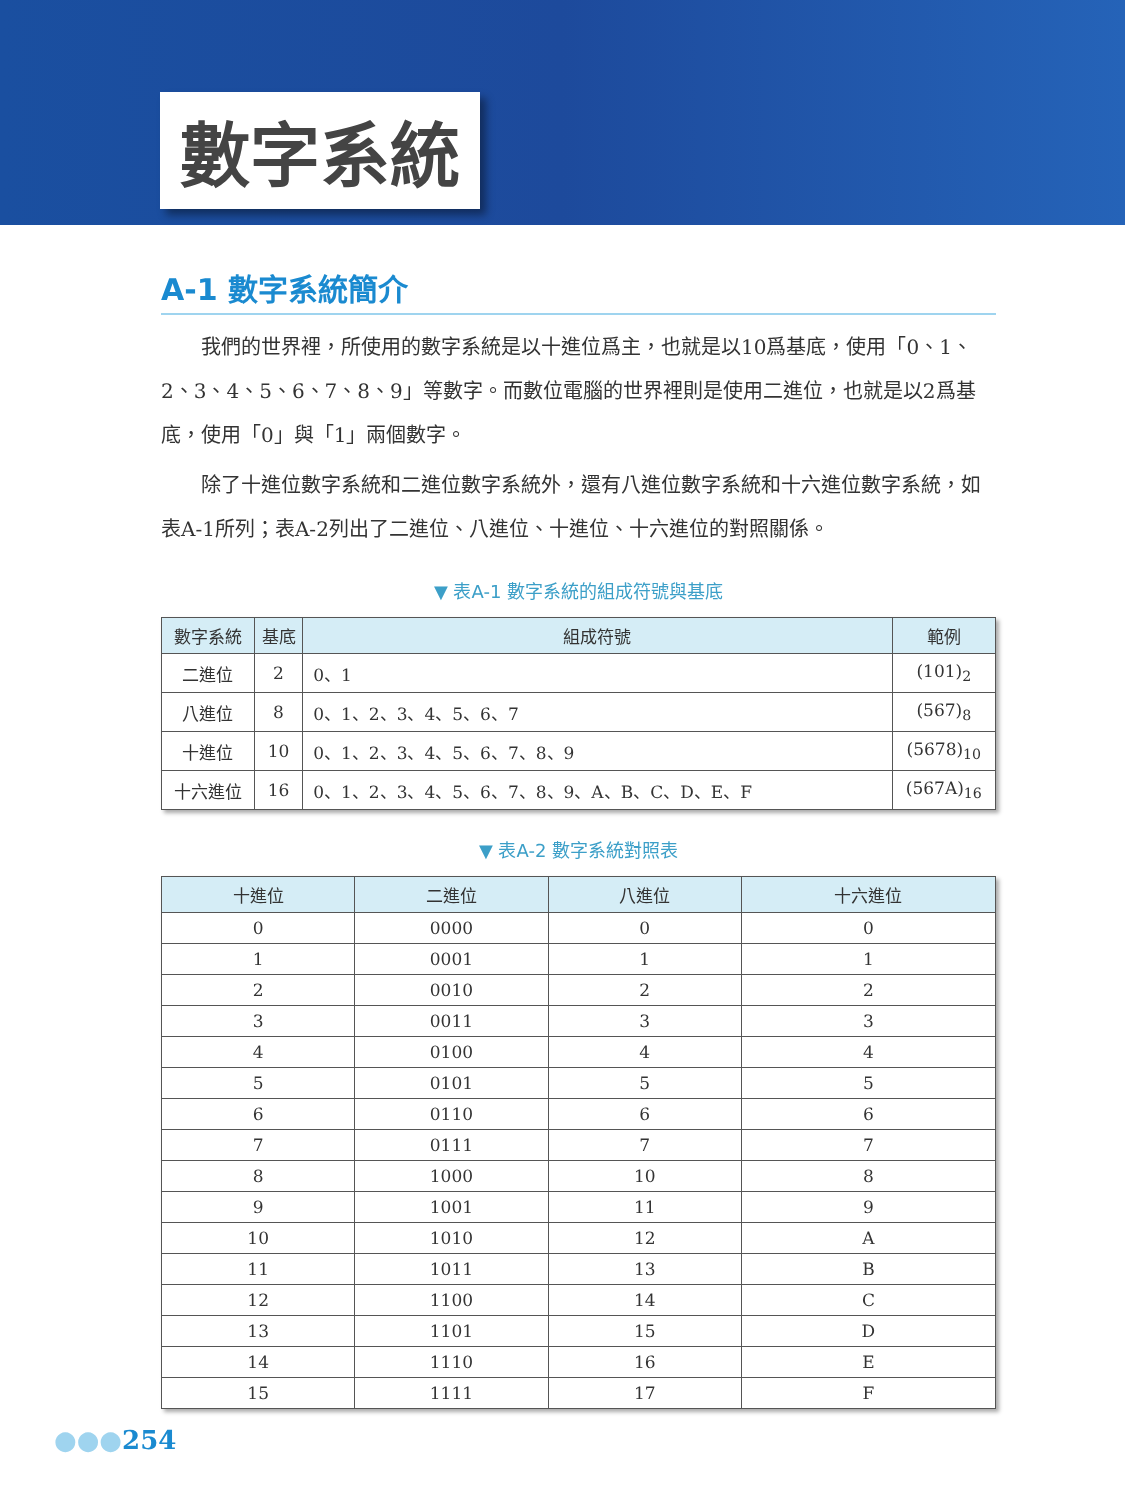數字系統
A-1 數字系統簡介
我們的世界裡，所使用的數字系統是以十進位爲主，也就是以10爲基底，使用「0、1、2、3、4、5、6、7、8、9」等數字。而數位電腦的世界裡則是使用二進位，也就是以2爲基底，使用「0」與「1」兩個數字。
除了十進位數字系統和二進位數字系統外，還有八進位數字系統和十六進位數字系統，如表A-1所列；表A-2列出了二進位、八進位、十進位、十六進位的對照關係。
▼ 表A-1 數字系統的組成符號與基底
| 數字系統 | 基底 | 組成符號 | 範例 |
| --- | --- | --- | --- |
| 二進位 | 2 | 0、1 | (101)<sub>2</sub> |
| 八進位 | 8 | 0、1、2、3、4、5、6、7 | (567)<sub>8</sub> |
| 十進位 | 10 | 0、1、2、3、4、5、6、7、8、9 | (5678)<sub>10</sub> |
| 十六進位 | 16 | 0、1、2、3、4、5、6、7、8、9、A、B、C、D、E、F | (567A)<sub>16</sub> |
▼ 表A-2 數字系統對照表
| 十進位 | 二進位 | 八進位 | 十六進位 |
| --- | --- | --- | --- |
| 0 | 0000 | 0 | 0 |
| 1 | 0001 | 1 | 1 |
| 2 | 0010 | 2 | 2 |
| 3 | 0011 | 3 | 3 |
| 4 | 0100 | 4 | 4 |
| 5 | 0101 | 5 | 5 |
| 6 | 0110 | 6 | 6 |
| 7 | 0111 | 7 | 7 |
| 8 | 1000 | 10 | 8 |
| 9 | 1001 | 11 | 9 |
| 10 | 1010 | 12 | A |
| 11 | 1011 | 13 | B |
| 12 | 1100 | 14 | C |
| 13 | 1101 | 15 | D |
| 14 | 1110 | 16 | E |
| 15 | 1111 | 17 | F |
●●●254